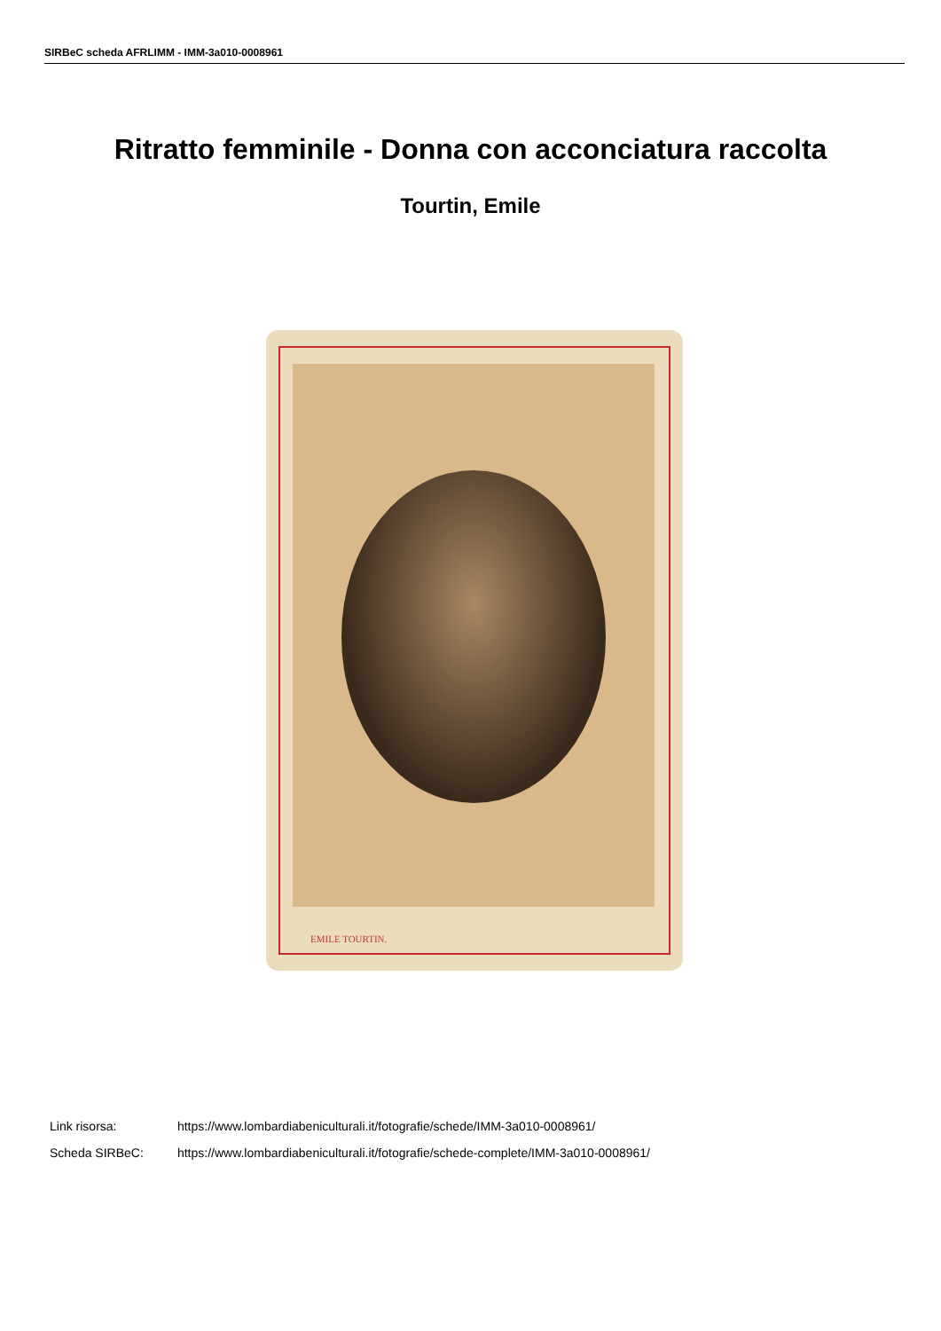SIRBeC scheda AFRLIMM - IMM-3a010-0008961
Ritratto femminile - Donna con acconciatura raccolta
Tourtin, Emile
EMILE TOURTIN.
Link risorsa: https://www.lombardiabeniculturali.it/fotografie/schede/IMM-3a010-0008961/
Scheda SIRBeC: https://www.lombardiabeniculturali.it/fotografie/schede-complete/IMM-3a010-0008961/